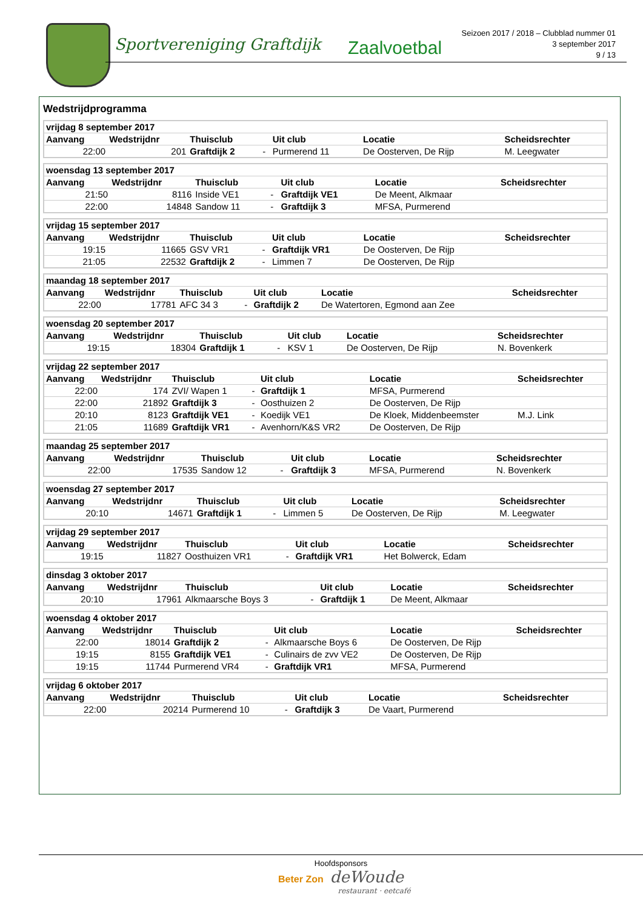Sportvereniging Graftdijk Zaalvoetbal
Seizoen 2017 / 2018 – Clubblad nummer 01
3 september 2017
9 / 13
Wedstrijdprogramma
| vrijdag 8 september 2017 | | | | | | |
| --- | --- | --- | --- | --- | --- | --- |
| Aanvang | Wedstrijdnr | Thuisclub | | Uit club | Locatie | Scheidsrechter |
| 22:00 | 201 | Graftdijk 2 | - | Purmerend 11 | De Oosterven, De Rijp | M. Leegwater |
| woensdag 13 september 2017 | | | | | | |
| --- | --- | --- | --- | --- | --- | --- |
| Aanvang | Wedstrijdnr | Thuisclub | | Uit club | Locatie | Scheidsrechter |
| 21:50 | 8116 | Inside VE1 | - | Graftdijk VE1 | De Meent, Alkmaar | |
| 22:00 | 14848 | Sandow 11 | - | Graftdijk 3 | MFSA, Purmerend | |
| vrijdag 15 september 2017 | | | | | | |
| --- | --- | --- | --- | --- | --- | --- |
| Aanvang | Wedstrijdnr | Thuisclub | | Uit club | Locatie | Scheidsrechter |
| 19:15 | 11665 | GSV VR1 | - | Graftdijk VR1 | De Oosterven, De Rijp | |
| 21:05 | 22532 | Graftdijk 2 | - | Limmen 7 | De Oosterven, De Rijp | |
| maandag 18 september 2017 | | | | | | |
| --- | --- | --- | --- | --- | --- | --- |
| Aanvang | Wedstrijdnr | Thuisclub | | Uit club | Locatie | Scheidsrechter |
| 22:00 | 17781 | AFC 34 3 | - | Graftdijk 2 | De Watertoren, Egmond aan Zee | |
| woensdag 20 september 2017 | | | | | | |
| --- | --- | --- | --- | --- | --- | --- |
| Aanvang | Wedstrijdnr | Thuisclub | | Uit club | Locatie | Scheidsrechter |
| 19:15 | 18304 | Graftdijk 1 | - | KSV 1 | De Oosterven, De Rijp | N. Bovenkerk |
| vrijdag 22 september 2017 | | | | | | |
| --- | --- | --- | --- | --- | --- | --- |
| Aanvang | Wedstrijdnr | Thuisclub | | Uit club | Locatie | Scheidsrechter |
| 22:00 | 174 | ZVI/ Wapen 1 | - | Graftdijk 1 | MFSA, Purmerend | |
| 22:00 | 21892 | Graftdijk 3 | - | Oosthuizen 2 | De Oosterven, De Rijp | |
| 20:10 | 8123 | Graftdijk VE1 | - | Koedijk VE1 | De Kloek, Middenbeemster | M.J. Link |
| 21:05 | 11689 | Graftdijk VR1 | - | Avenhorn/K&S VR2 | De Oosterven, De Rijp | |
| maandag 25 september 2017 | | | | | | |
| --- | --- | --- | --- | --- | --- | --- |
| Aanvang | Wedstrijdnr | Thuisclub | | Uit club | Locatie | Scheidsrechter |
| 22:00 | 17535 | Sandow 12 | - | Graftdijk 3 | MFSA, Purmerend | N. Bovenkerk |
| woensdag 27 september 2017 | | | | | | |
| --- | --- | --- | --- | --- | --- | --- |
| Aanvang | Wedstrijdnr | Thuisclub | | Uit club | Locatie | Scheidsrechter |
| 20:10 | 14671 | Graftdijk 1 | - | Limmen 5 | De Oosterven, De Rijp | M. Leegwater |
| vrijdag 29 september 2017 | | | | | | |
| --- | --- | --- | --- | --- | --- | --- |
| Aanvang | Wedstrijdnr | Thuisclub | | Uit club | Locatie | Scheidsrechter |
| 19:15 | 11827 | Oosthuizen VR1 | - | Graftdijk VR1 | Het Bolwerck, Edam | |
| dinsdag 3 oktober 2017 | | | | | | |
| --- | --- | --- | --- | --- | --- | --- |
| Aanvang | Wedstrijdnr | Thuisclub | | Uit club | Locatie | Scheidsrechter |
| 20:10 | 17961 | Alkmaarsche Boys 3 | - | Graftdijk 1 | De Meent, Alkmaar | |
| woensdag 4 oktober 2017 | | | | | | |
| --- | --- | --- | --- | --- | --- | --- |
| Aanvang | Wedstrijdnr | Thuisclub | | Uit club | Locatie | Scheidsrechter |
| 22:00 | 18014 | Graftdijk 2 | - | Alkmaarsche Boys 6 | De Oosterven, De Rijp | |
| 19:15 | 8155 | Graftdijk VE1 | - | Culinairs de zvv VE2 | De Oosterven, De Rijp | |
| 19:15 | 11744 | Purmerend VR4 | - | Graftdijk VR1 | MFSA, Purmerend | |
| vrijdag 6 oktober 2017 | | | | | | |
| --- | --- | --- | --- | --- | --- | --- |
| Aanvang | Wedstrijdnr | Thuisclub | | Uit club | Locatie | Scheidsrechter |
| 22:00 | 20214 | Purmerend 10 | - | Graftdijk 3 | De Vaart, Purmerend | |
Hoofdsponsors
Beter Zon deWoude
restaurant · eetcafé